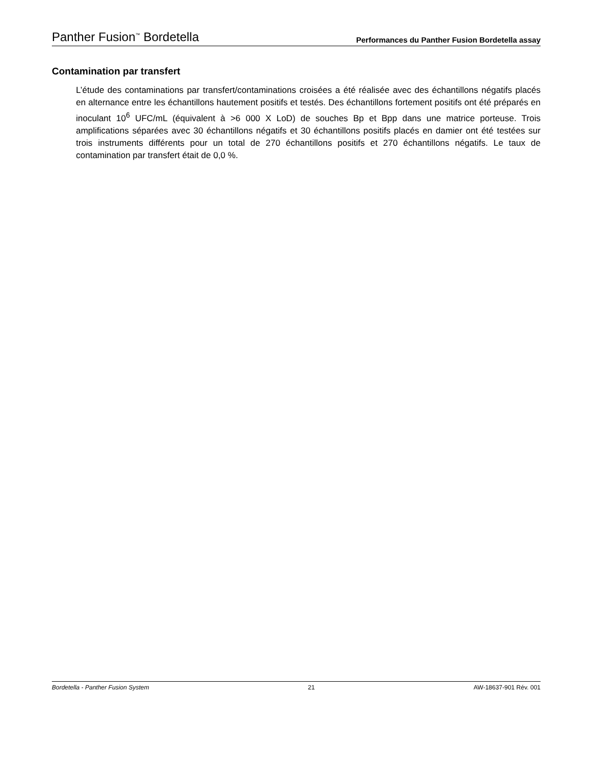Panther Fusion<sup>™</sup> Bordetella Performances du Panther Fusion Bordetella assay
Contamination par transfert
L’étude des contaminations par transfert/contaminations croisées a été réalisée avec des échantillons négatifs placés en alternance entre les échantillons hautement positifs et testés. Des échantillons fortement positifs ont été préparés en inoculant 10<sup>6</sup> UFC/mL (équivalent à >6 000 X LoD) de souches Bp et Bpp dans une matrice porteuse. Trois amplifications séparées avec 30 échantillons négatifs et 30 échantillons positifs placés en damier ont été testées sur trois instruments différents pour un total de 270 échantillons positifs et 270 échantillons négatifs. Le taux de contamination par transfert était de 0,0 %.
Bordetella - Panther Fusion System 21 AW-18637-901 Rév. 001